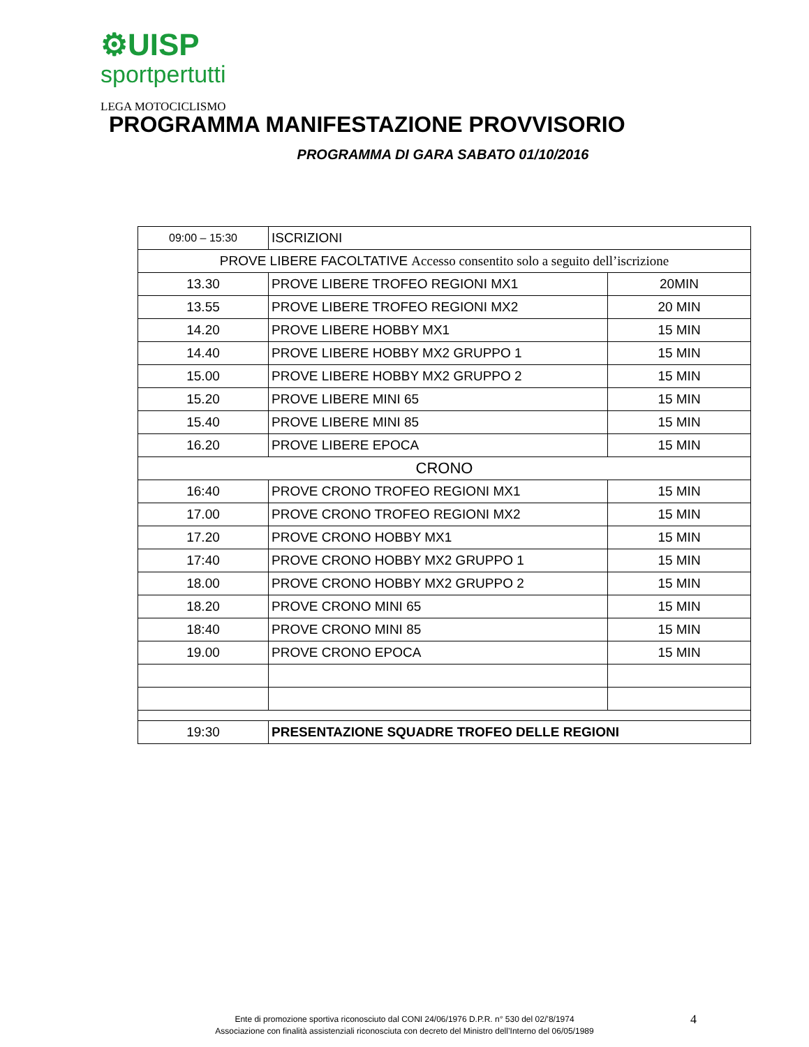⚙UISP
sportpertutti
LEGA MOTOCICLISMO
PROGRAMMA MANIFESTAZIONE PROVVISORIO
PROGRAMMA DI GARA SABATO 01/10/2016
| 09:00 – 15:30 | ISCRIZIONI | |
| PROVE LIBERE FACOLTATIVE Accesso consentito solo a seguito dell’iscrizione | | |
| 13.30 | PROVE LIBERE TROFEO REGIONI MX1 | 20MIN |
| 13.55 | PROVE LIBERE TROFEO REGIONI MX2 | 20 MIN |
| 14.20 | PROVE LIBERE HOBBY MX1 | 15 MIN |
| 14.40 | PROVE LIBERE HOBBY MX2 GRUPPO 1 | 15 MIN |
| 15.00 | PROVE LIBERE HOBBY MX2 GRUPPO 2 | 15 MIN |
| 15.20 | PROVE LIBERE MINI 65 | 15 MIN |
| 15.40 | PROVE LIBERE MINI 85 | 15 MIN |
| 16.20 | PROVE LIBERE EPOCA | 15 MIN |
| CRONO | | |
| 16:40 | PROVE CRONO TROFEO REGIONI MX1 | 15 MIN |
| 17.00 | PROVE CRONO TROFEO REGIONI MX2 | 15 MIN |
| 17.20 | PROVE CRONO HOBBY MX1 | 15 MIN |
| 17:40 | PROVE CRONO HOBBY MX2 GRUPPO 1 | 15 MIN |
| 18.00 | PROVE CRONO HOBBY MX2 GRUPPO 2 | 15 MIN |
| 18.20 | PROVE CRONO MINI 65 | 15 MIN |
| 18:40 | PROVE CRONO MINI 85 | 15 MIN |
| 19.00 | PROVE CRONO EPOCA | 15 MIN |
| 19:30 | PRESENTAZIONE SQUADRE TROFEO DELLE REGIONI | |
Ente di promozione sportiva riconosciuto dal CONI 24/06/1976 D.P.R. n° 530 del 02/’8/1974
Associazione con finalità assistenziali riconosciuta con decreto del Ministro dell’Interno del 06/05/1989
4